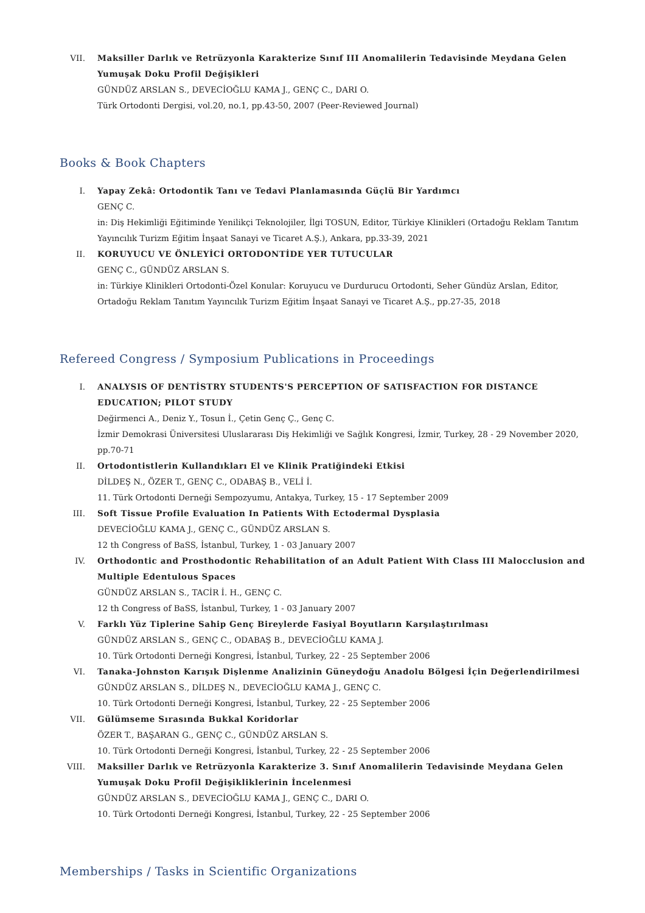VII. Maksiller Darlık ve Retrüzyonla Karakterize Sınıf III Anomalilerin Tedavisinde Meydana Gelen Yumuşak Doku Profil Değişikleri
GÜNDÜZ ARSLAN S., DEVECİOĞLU KAMA J., GENÇ C., DARI O.
Türk Ortodonti Dergisi, vol.20, no.1, pp.43-50, 2007 (Peer-Reviewed Journal)
Books & Book Chapters
I. Yapay Zekâ: Ortodontik Tanı ve Tedavi Planlamasında Güçlü Bir Yardımcı
GENÇ C.
in: Diş Hekimliği Eğitiminde Yenilikçi Teknolojiler, İlgi TOSUN, Editor, Türkiye Klinikleri (Ortadoğu Reklam Tanıtım Yayıncılık Turizm Eğitim İnşaat Sanayi ve Ticaret A.Ş.), Ankara, pp.33-39, 2021
II. KORUYUCU VE ÖNLEYİCİ ORTODONTİDE YER TUTUCULAR
GENÇ C., GÜNDÜZ ARSLAN S.
in: Türkiye Klinikleri Ortodonti-Özel Konular: Koruyucu ve Durdurucu Ortodonti, Seher Gündüz Arslan, Editor, Ortadoğu Reklam Tanıtım Yayıncılık Turizm Eğitim İnşaat Sanayi ve Ticaret A.Ş., pp.27-35, 2018
Refereed Congress / Symposium Publications in Proceedings
I. ANALYSIS OF DENTİSTRY STUDENTS'S PERCEPTION OF SATISFACTION FOR DISTANCE EDUCATION; PILOT STUDY
Değirmenci A., Deniz Y., Tosun İ., Çetin Genç Ç., Genç C.
İzmir Demokrasi Üniversitesi Uluslararası Diş Hekimliği ve Sağlık Kongresi, İzmir, Turkey, 28 - 29 November 2020, pp.70-71
II. Ortodontistlerin Kullandıkları El ve Klinik Pratiğindeki Etkisi
DİLDEŞ N., ÖZER T., GENÇ C., ODABAŞ B., VELİ İ.
11. Türk Ortodonti Derneği Sempozyumu, Antakya, Turkey, 15 - 17 September 2009
III. Soft Tissue Profile Evaluation In Patients With Ectodermal Dysplasia
DEVECİOĞLU KAMA J., GENÇ C., GÜNDÜZ ARSLAN S.
12 th Congress of BaSS, İstanbul, Turkey, 1 - 03 January 2007
IV. Orthodontic and Prosthodontic Rehabilitation of an Adult Patient With Class III Malocclusion and Multiple Edentulous Spaces
GÜNDÜZ ARSLAN S., TACİR İ. H., GENÇ C.
12 th Congress of BaSS, İstanbul, Turkey, 1 - 03 January 2007
V. Farklı Yüz Tiplerine Sahip Genç Bireylerde Fasiyal Boyutların Karşılaştırılması
GÜNDÜZ ARSLAN S., GENÇ C., ODABAŞ B., DEVECİOĞLU KAMA J.
10. Türk Ortodonti Derneği Kongresi, İstanbul, Turkey, 22 - 25 September 2006
VI. Tanaka-Johnston Karışık Dişlenme Analizinin Güneydoğu Anadolu Bölgesi İçin Değerlendirilmesi
GÜNDÜZ ARSLAN S., DİLDEŞ N., DEVECİOĞLU KAMA J., GENÇ C.
10. Türk Ortodonti Derneği Kongresi, İstanbul, Turkey, 22 - 25 September 2006
VII. Gülümseme Sırasında Bukkal Koridorlar
ÖZER T., BAŞARAN G., GENÇ C., GÜNDÜZ ARSLAN S.
10. Türk Ortodonti Derneği Kongresi, İstanbul, Turkey, 22 - 25 September 2006
VIII. Maksiller Darlık ve Retrüzyonla Karakterize 3. Sınıf Anomalilerin Tedavisinde Meydana Gelen Yumuşak Doku Profil Değişikliklerinin İncelenmesi
GÜNDÜZ ARSLAN S., DEVECİOĞLU KAMA J., GENÇ C., DARI O.
10. Türk Ortodonti Derneği Kongresi, İstanbul, Turkey, 22 - 25 September 2006
Memberships / Tasks in Scientific Organizations